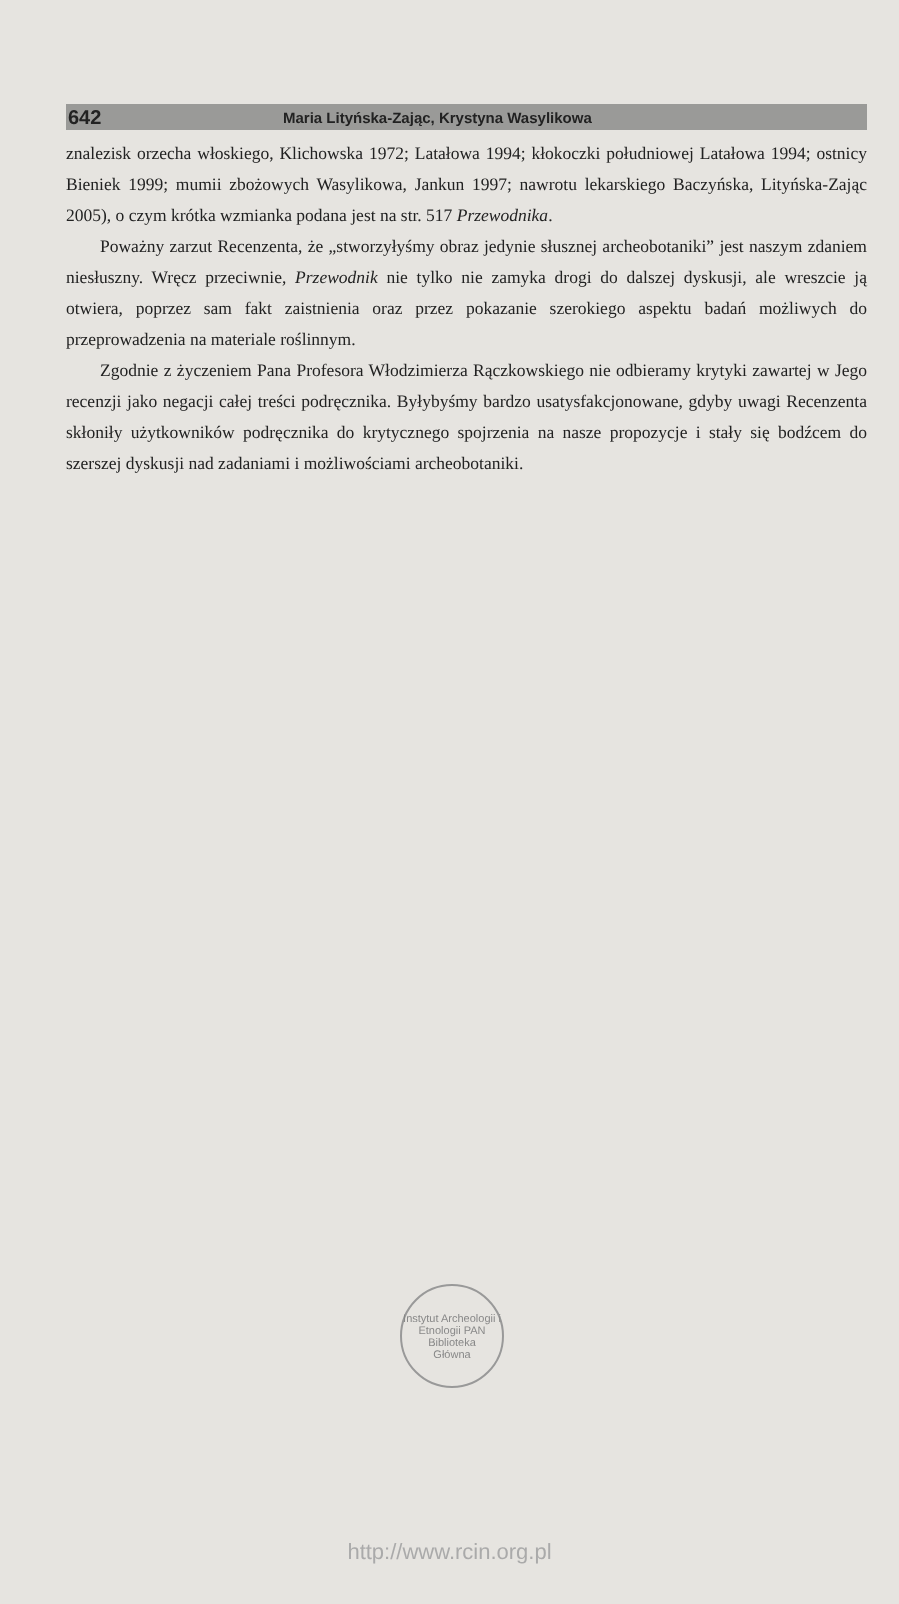642 Maria Lityńska-Zając, Krystyna Wasylikowa
znalezisk orzecha włoskiego, Klichowska 1972; Latałowa 1994; kłokoczki południowej Latałowa 1994; ostnicy Bieniek 1999; mumii zbożowych Wasylikowa, Jankun 1997; nawrotu lekarskiego Baczyńska, Lityńska-Zając 2005), o czym krótka wzmianka podana jest na str. 517 Przewodnika.
Poważny zarzut Recenzenta, że „stworzyłyśmy obraz jedynie słusznej archeobotaniki” jest naszym zdaniem niesłuszny. Wręcz przeciwnie, Przewodnik nie tylko nie zamyka drogi do dalszej dyskusji, ale wreszcie ją otwiera, poprzez sam fakt zaistnienia oraz przez pokazanie szerokiego aspektu badań możliwych do przeprowadzenia na materiale roślinnym.
Zgodnie z życzeniem Pana Profesora Włodzimierza Rączkowskiego nie odbieramy krytyki zawartej w Jego recenzji jako negacji całej treści podręcznika. Byłybyśmy bardzo usatysfakcjonowane, gdyby uwagi Recenzenta skłoniły użytkowników podręcznika do krytycznego spojrzenia na nasze propozycje i stały się bodźcem do szerszej dyskusji nad zadaniami i możliwościami archeobotaniki.
Instytut Archeologii i Etnologii PAN
Biblioteka
Główna
http://www.rcin.org.pl